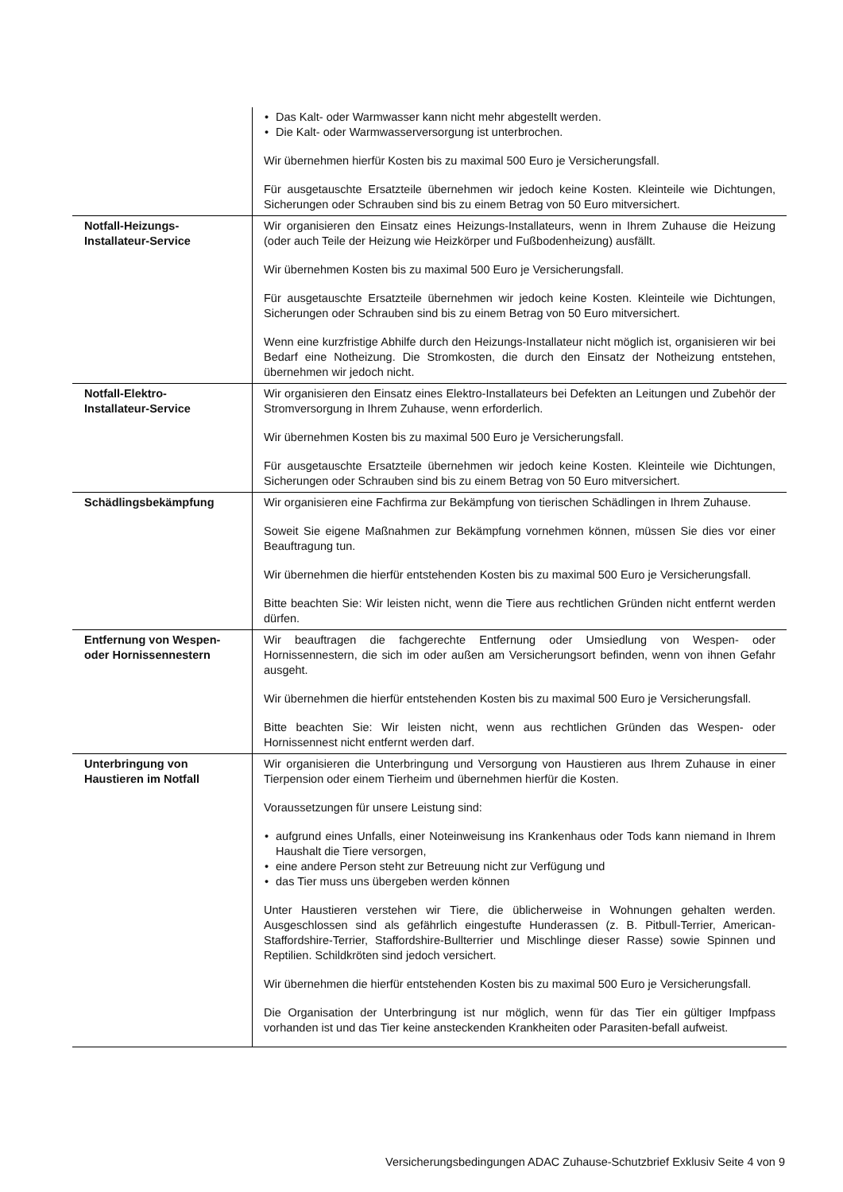| | • Das Kalt- oder Warmwasser kann nicht mehr abgestellt werden. • Die Kalt- oder Warmwasserversorgung ist unterbrochen. Wir übernehmen hierfür Kosten bis zu maximal 500 Euro je Versicherungsfall. Für ausgetauschte Ersatzteile übernehmen wir jedoch keine Kosten. Kleinteile wie Dichtungen, Sicherungen oder Schrauben sind bis zu einem Betrag von 50 Euro mitversichert. |
| Notfall-Heizungs- Installateur-Service | Wir organisieren den Einsatz eines Heizungs-Installateurs, wenn in Ihrem Zuhause die Heizung (oder auch Teile der Heizung wie Heizkörper und Fußbodenheizung) ausfällt. Wir übernehmen Kosten bis zu maximal 500 Euro je Versicherungsfall. Für ausgetauschte Ersatzteile übernehmen wir jedoch keine Kosten. Kleinteile wie Dichtungen, Sicherungen oder Schrauben sind bis zu einem Betrag von 50 Euro mitversichert. Wenn eine kurzfristige Abhilfe durch den Heizungs-Installateur nicht möglich ist, organisieren wir bei Bedarf eine Notheizung. Die Stromkosten, die durch den Einsatz der Notheizung entstehen, übernehmen wir jedoch nicht. |
| Notfall-Elektro- Installateur-Service | Wir organisieren den Einsatz eines Elektro-Installateurs bei Defekten an Leitungen und Zubehör der Stromversorgung in Ihrem Zuhause, wenn erforderlich. Wir übernehmen Kosten bis zu maximal 500 Euro je Versicherungsfall. Für ausgetauschte Ersatzteile übernehmen wir jedoch keine Kosten. Kleinteile wie Dichtungen, Sicherungen oder Schrauben sind bis zu einem Betrag von 50 Euro mitversichert. |
| Schädlingsbekämpfung | Wir organisieren eine Fachfirma zur Bekämpfung von tierischen Schädlingen in Ihrem Zuhause. Soweit Sie eigene Maßnahmen zur Bekämpfung vornehmen können, müssen Sie dies vor einer Beauftragung tun. Wir übernehmen die hierfür entstehenden Kosten bis zu maximal 500 Euro je Versicherungsfall. Bitte beachten Sie: Wir leisten nicht, wenn die Tiere aus rechtlichen Gründen nicht entfernt werden dürfen. |
| Entfernung von Wespen- oder Hornissennestern | Wir beauftragen die fachgerechte Entfernung oder Umsiedlung von Wespen- oder Hornissennestern, die sich im oder außen am Versicherungsort befinden, wenn von ihnen Gefahr ausgeht. Wir übernehmen die hierfür entstehenden Kosten bis zu maximal 500 Euro je Versicherungsfall. Bitte beachten Sie: Wir leisten nicht, wenn aus rechtlichen Gründen das Wespen- oder Hornissennest nicht entfernt werden darf. |
| Unterbringung von Haustieren im Notfall | Wir organisieren die Unterbringung und Versorgung von Haustieren aus Ihrem Zuhause in einer Tierpension oder einem Tierheim und übernehmen hierfür die Kosten. Voraussetzungen für unsere Leistung sind: • aufgrund eines Unfalls, einer Noteinweisung ins Krankenhaus oder Tods kann niemand in Ihrem Haushalt die Tiere versorgen, • eine andere Person steht zur Betreuung nicht zur Verfügung und • das Tier muss uns übergeben werden können Unter Haustieren verstehen wir Tiere, die üblicherweise in Wohnungen gehalten werden. Ausgeschlossen sind als gefährlich eingestufte Hunderassen (z. B. Pitbull-Terrier, American-Staffordshire-Terrier, Staffordshire-Bullterrier und Mischlinge dieser Rasse) sowie Spinnen und Reptilien. Schildkröten sind jedoch versichert. Wir übernehmen die hierfür entstehenden Kosten bis zu maximal 500 Euro je Versicherungsfall. Die Organisation der Unterbringung ist nur möglich, wenn für das Tier ein gültiger Impfpass vorhanden ist und das Tier keine ansteckenden Krankheiten oder Parasiten-befall aufweist. |
Versicherungsbedingungen ADAC Zuhause-Schutzbrief Exklusiv Seite 4 von 9